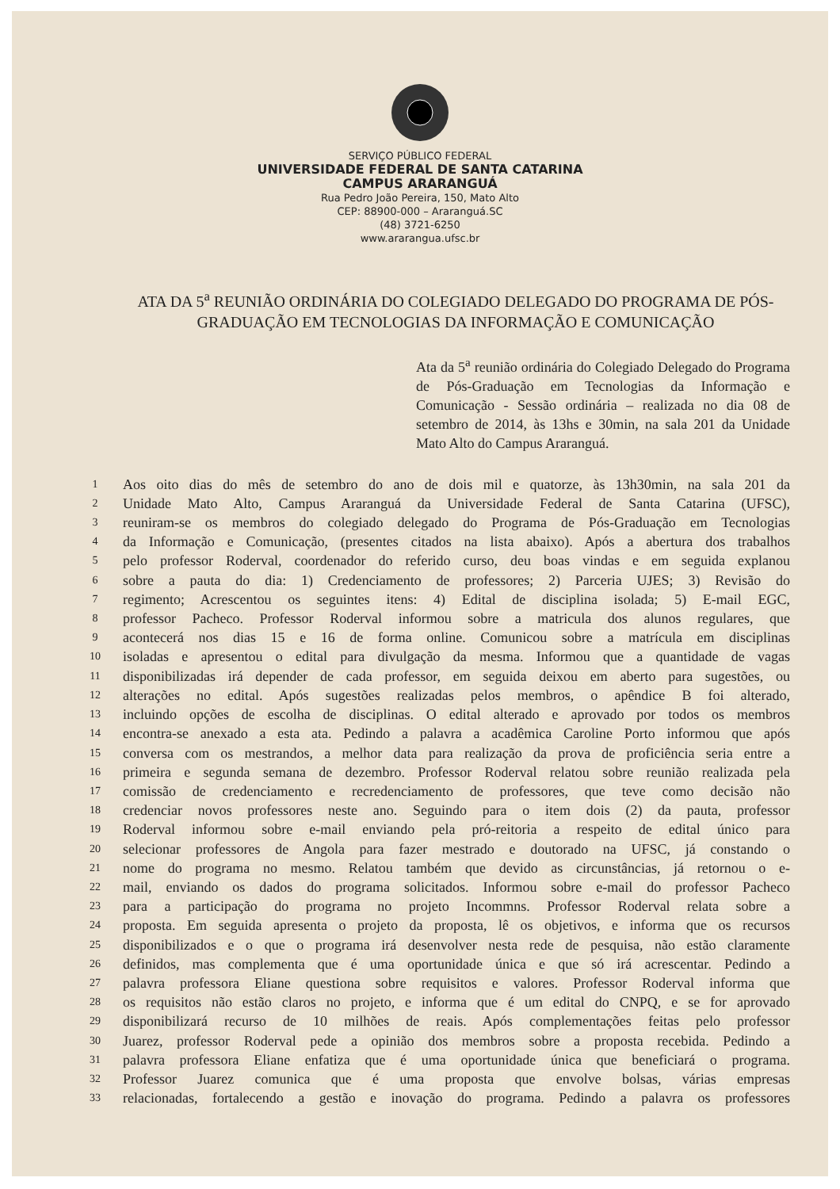SERVIÇO PÚBLICO FEDERAL
UNIVERSIDADE FEDERAL DE SANTA CATARINA
CAMPUS ARARANGUÁ
Rua Pedro João Pereira, 150, Mato Alto
CEP: 88900-000 – Araranguá.SC
(48) 3721-6250
www.ararangua.ufsc.br
ATA DA 5<sup>a</sup> REUNIÃO ORDINÁRIA DO COLEGIADO DELEGADO DO PROGRAMA DE PÓS-GRADUAÇÃO EM TECNOLOGIAS DA INFORMAÇÃO E COMUNICAÇÃO
Ata da 5<sup>a</sup> reunião ordinária do Colegiado Delegado do Programa de Pós-Graduação em Tecnologias da Informação e Comunicação - Sessão ordinária – realizada no dia 08 de setembro de 2014, às 13hs e 30min, na sala 201 da Unidade Mato Alto do Campus Araranguá.
1 Aos oito dias do mês de setembro do ano de dois mil e quatorze, às 13h30min, na sala 201 da
2 Unidade Mato Alto, Campus Araranguá da Universidade Federal de Santa Catarina (UFSC),
3 reuniram-se os membros do colegiado delegado do Programa de Pós-Graduação em Tecnologias
4 da Informação e Comunicação, (presentes citados na lista abaixo). Após a abertura dos trabalhos
5 pelo professor Roderval, coordenador do referido curso, deu boas vindas e em seguida explanou
6 sobre a pauta do dia: 1) Credenciamento de professores; 2) Parceria UJES; 3) Revisão do
7 regimento; Acrescentou os seguintes itens: 4) Edital de disciplina isolada; 5) E-mail EGC,
8 professor Pacheco. Professor Roderval informou sobre a matricula dos alunos regulares, que
9 acontecerá nos dias 15 e 16 de forma online. Comunicou sobre a matrícula em disciplinas
10 isoladas e apresentou o edital para divulgação da mesma. Informou que a quantidade de vagas
11 disponibilizadas irá depender de cada professor, em seguida deixou em aberto para sugestões, ou
12 alterações no edital. Após sugestões realizadas pelos membros, o apêndice B foi alterado,
13 incluindo opções de escolha de disciplinas. O edital alterado e aprovado por todos os membros
14 encontra-se anexado a esta ata. Pedindo a palavra a acadêmica Caroline Porto informou que após
15 conversa com os mestrandos, a melhor data para realização da prova de proficiência seria entre a
16 primeira e segunda semana de dezembro. Professor Roderval relatou sobre reunião realizada pela
17 comissão de credenciamento e recredenciamento de professores, que teve como decisão não
18 credenciar novos professores neste ano. Seguindo para o item dois (2) da pauta, professor
19 Roderval informou sobre e-mail enviando pela pró-reitoria a respeito de edital único para
20 selecionar professores de Angola para fazer mestrado e doutorado na UFSC, já constando o
21 nome do programa no mesmo. Relatou também que devido as circunstâncias, já retornou o e-
22 mail, enviando os dados do programa solicitados. Informou sobre e-mail do professor Pacheco
23 para a participação do programa no projeto Incommns. Professor Roderval relata sobre a
24 proposta. Em seguida apresenta o projeto da proposta, lê os objetivos, e informa que os recursos
25 disponibilizados e o que o programa irá desenvolver nesta rede de pesquisa, não estão claramente
26 definidos, mas complementa que é uma oportunidade única e que só irá acrescentar. Pedindo a
27 palavra professora Eliane questiona sobre requisitos e valores. Professor Roderval informa que
28 os requisitos não estão claros no projeto, e informa que é um edital do CNPQ, e se for aprovado
29 disponibilizará recurso de 10 milhões de reais. Após complementações feitas pelo professor
30 Juarez, professor Roderval pede a opinião dos membros sobre a proposta recebida. Pedindo a
31 palavra professora Eliane enfatiza que é uma oportunidade única que beneficiará o programa.
32 Professor Juarez comunica que é uma proposta que envolve bolsas, várias empresas
33 relacionadas, fortalecendo a gestão e inovação do programa. Pedindo a palavra os professores